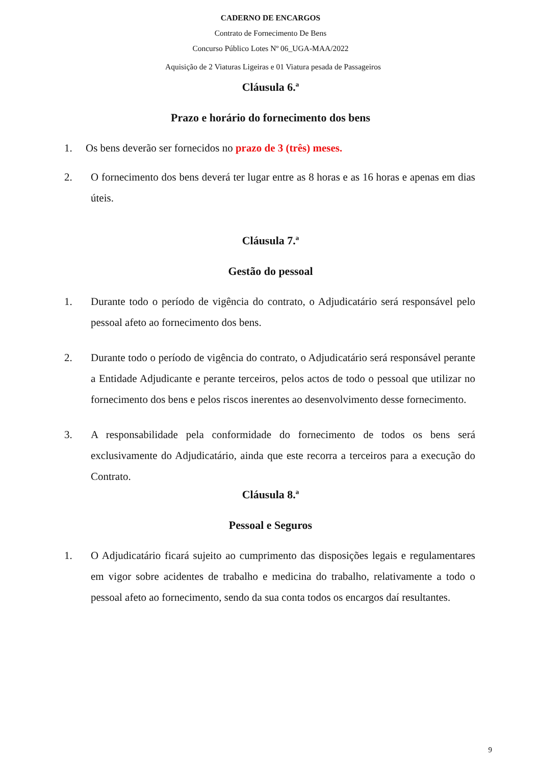CADERNO DE ENCARGOS
Contrato de Fornecimento De Bens
Concurso Público Lotes Nº 06_UGA-MAA/2022
Aquisição de 2 Viaturas Ligeiras e 01 Viatura pesada de Passageiros
Cláusula 6.ª
Prazo e horário do fornecimento dos bens
1. Os bens deverão ser fornecidos no prazo de 3 (três) meses.
2. O fornecimento dos bens deverá ter lugar entre as 8 horas e as 16 horas e apenas em dias úteis.
Cláusula 7.ª
Gestão do pessoal
1. Durante todo o período de vigência do contrato, o Adjudicatário será responsável pelo pessoal afeto ao fornecimento dos bens.
2. Durante todo o período de vigência do contrato, o Adjudicatário será responsável perante a Entidade Adjudicante e perante terceiros, pelos actos de todo o pessoal que utilizar no fornecimento dos bens e pelos riscos inerentes ao desenvolvimento desse fornecimento.
3. A responsabilidade pela conformidade do fornecimento de todos os bens será exclusivamente do Adjudicatário, ainda que este recorra a terceiros para a execução do Contrato.
Cláusula 8.ª
Pessoal e Seguros
1. O Adjudicatário ficará sujeito ao cumprimento das disposições legais e regulamentares em vigor sobre acidentes de trabalho e medicina do trabalho, relativamente a todo o pessoal afeto ao fornecimento, sendo da sua conta todos os encargos daí resultantes.
9